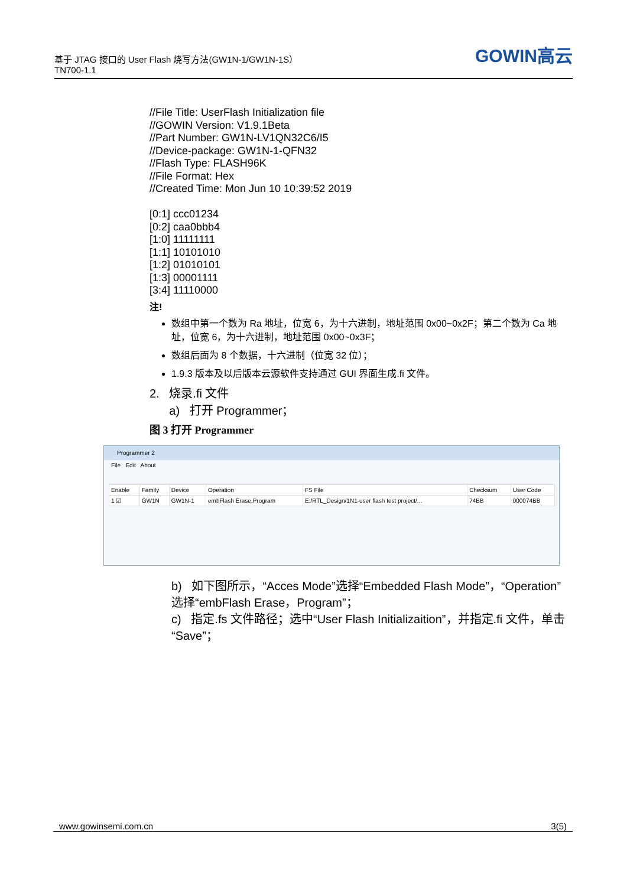基于 JTAG 接口的 User Flash 烧写方法(GW1N-1/GW1N-1S）
TN700-1.1
GOWIN高云
//File Title: UserFlash Initialization file
//GOWIN Version: V1.9.1Beta
//Part Number: GW1N-LV1QN32C6/I5
//Device-package: GW1N-1-QFN32
//Flash Type: FLASH96K
//File Format: Hex
//Created Time: Mon Jun 10 10:39:52 2019
[0:1] ccc01234
[0:2] caa0bbb4
[1:0] 11111111
[1:1] 10101010
[1:2] 01010101
[1:3] 00001111
[3:4] 11110000
注!
数组中第一个数为 Ra 地址，位宽 6，为十六进制，地址范围 0x00~0x2F；第二个数为 Ca 地址，位宽 6，为十六进制，地址范围 0x00~0x3F；
数组后面为 8 个数据，十六进制（位宽 32 位）；
1.9.3 版本及以后版本云源软件支持通过 GUI 界面生成.fi 文件。
2. 烧录.fi 文件
a) 打开 Programmer；
图 3 打开 Programmer
Programmer 2
File Edit About
| Enable | Family | Device | Operation | FS File | Checksum | User Code |
| --- | --- | --- | --- | --- | --- | --- |
| 1 ☑ | GW1N | GW1N-1 | embFlash Erase,Program | E:/RTL_Design/1N1-user flash test project/... | 74BB | 000074BB |
b) 如下图所示，“Acces Mode”选择“Embedded Flash Mode”，“Operation”选择“embFlash Erase，Program”；
c) 指定.fs 文件路径；选中“User Flash Initializaition”，并指定.fi 文件，单击“Save”；
www.gowinsemi.com.cn 3(5)